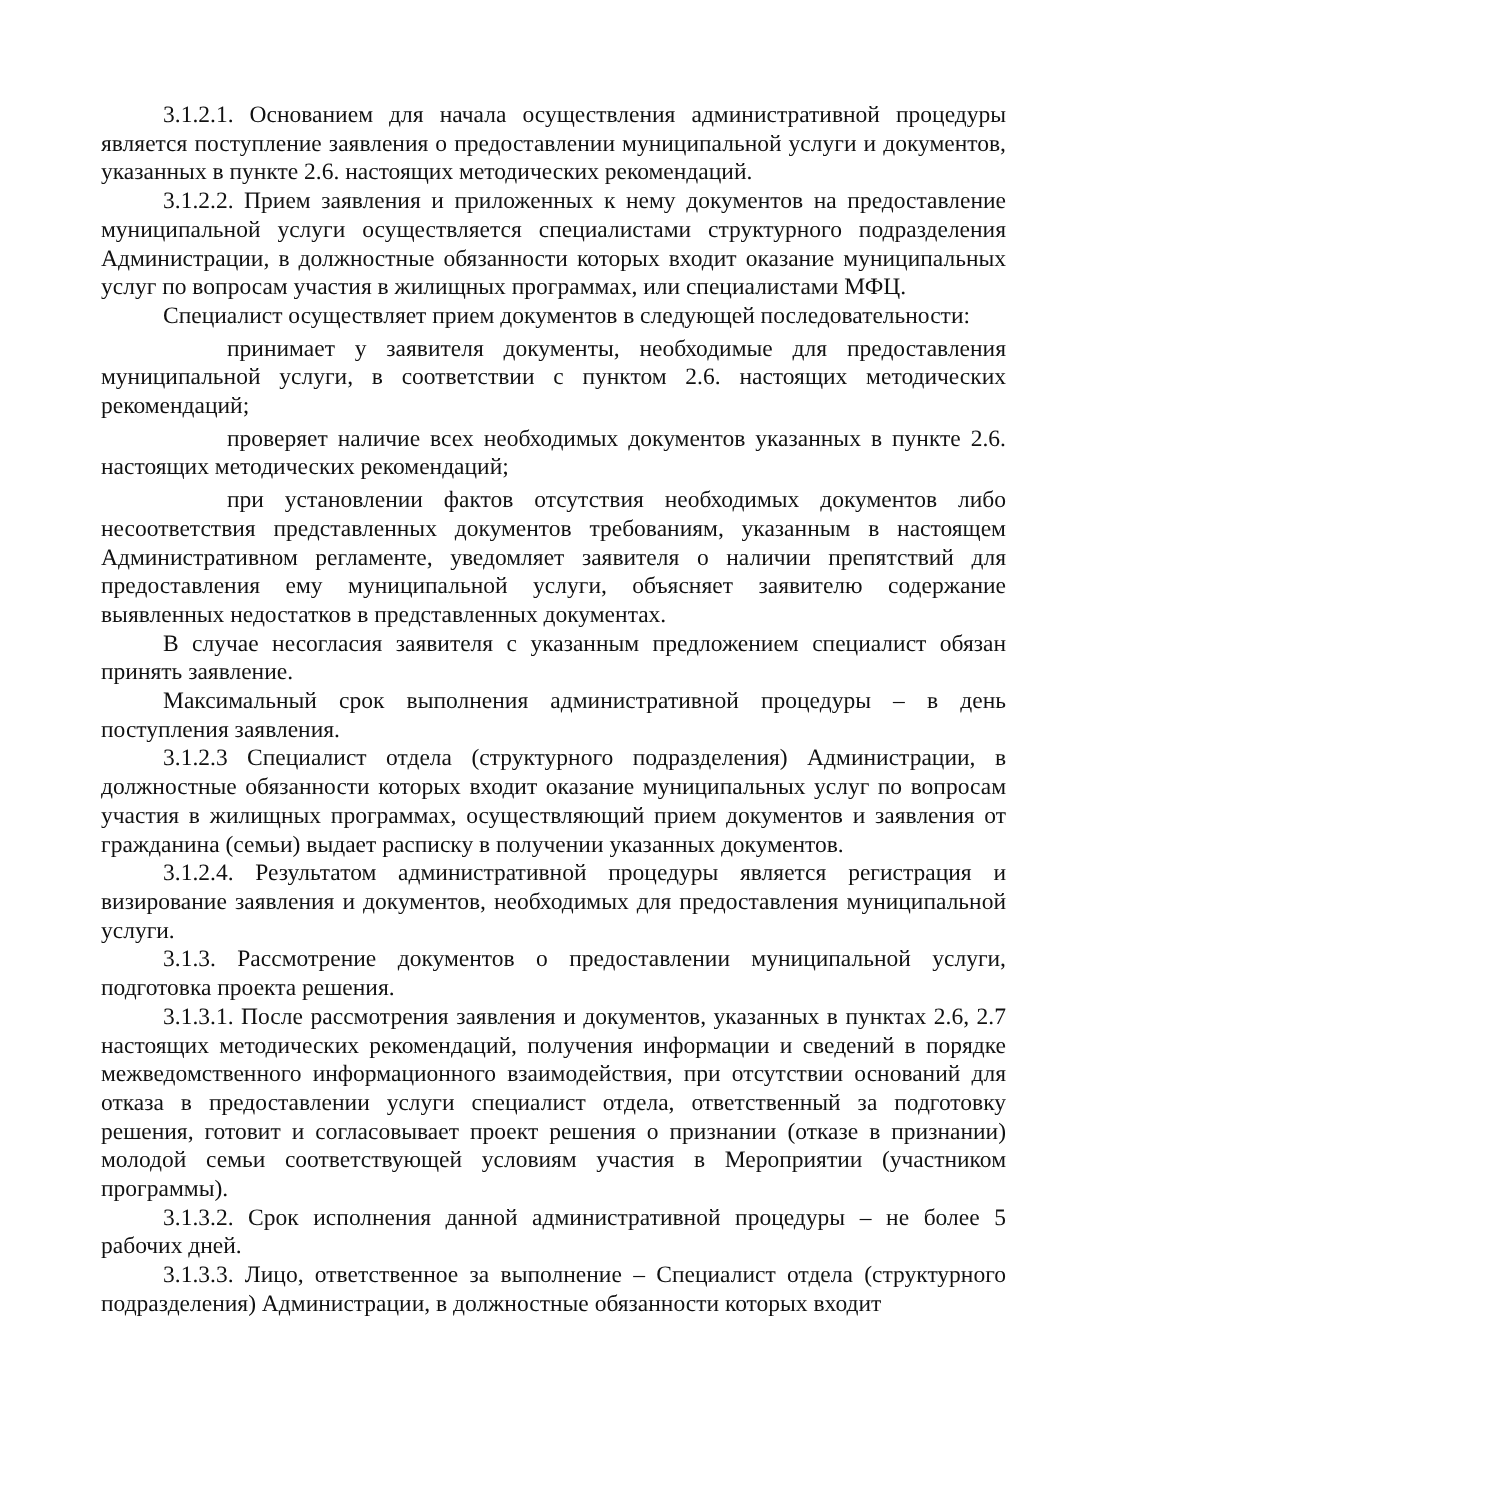3.1.2.1. Основанием для начала осуществления административной процедуры является поступление заявления о предоставлении муниципальной услуги и документов, указанных в пункте 2.6. настоящих методических рекомендаций.
3.1.2.2. Прием заявления и приложенных к нему документов на предоставление муниципальной услуги осуществляется специалистами структурного подразделения Администрации, в должностные обязанности которых входит оказание муниципальных услуг по вопросам участия в жилищных программах, или специалистами МФЦ.
Специалист осуществляет прием документов в следующей последовательности:
принимает у заявителя документы, необходимые для предоставления муниципальной услуги, в соответствии с пунктом 2.6. настоящих методических рекомендаций;
проверяет наличие всех необходимых документов указанных в пункте 2.6. настоящих методических рекомендаций;
при установлении фактов отсутствия необходимых документов либо несоответствия представленных документов требованиям, указанным в настоящем Административном регламенте, уведомляет заявителя о наличии препятствий для предоставления ему муниципальной услуги, объясняет заявителю содержание выявленных недостатков в представленных документах.
В случае несогласия заявителя с указанным предложением специалист обязан принять заявление.
Максимальный срок выполнения административной процедуры – в день поступления заявления.
3.1.2.3 Специалист отдела (структурного подразделения) Администрации, в должностные обязанности которых входит оказание муниципальных услуг по вопросам участия в жилищных программах, осуществляющий прием документов и заявления от гражданина (семьи) выдает расписку в получении указанных документов.
3.1.2.4. Результатом административной процедуры является регистрация и визирование заявления и документов, необходимых для предоставления муниципальной услуги.
3.1.3. Рассмотрение документов о предоставлении муниципальной услуги, подготовка проекта решения.
3.1.3.1. После рассмотрения заявления и документов, указанных в пунктах 2.6, 2.7 настоящих методических рекомендаций, получения информации и сведений в порядке межведомственного информационного взаимодействия, при отсутствии оснований для отказа в предоставлении услуги специалист отдела, ответственный за подготовку решения, готовит и согласовывает проект решения о признании (отказе в признании) молодой семьи соответствующей условиям участия в Мероприятии (участником программы).
3.1.3.2. Срок исполнения данной административной процедуры – не более 5 рабочих дней.
3.1.3.3. Лицо, ответственное за выполнение – Специалист отдела (структурного подразделения) Администрации, в должностные обязанности которых входит